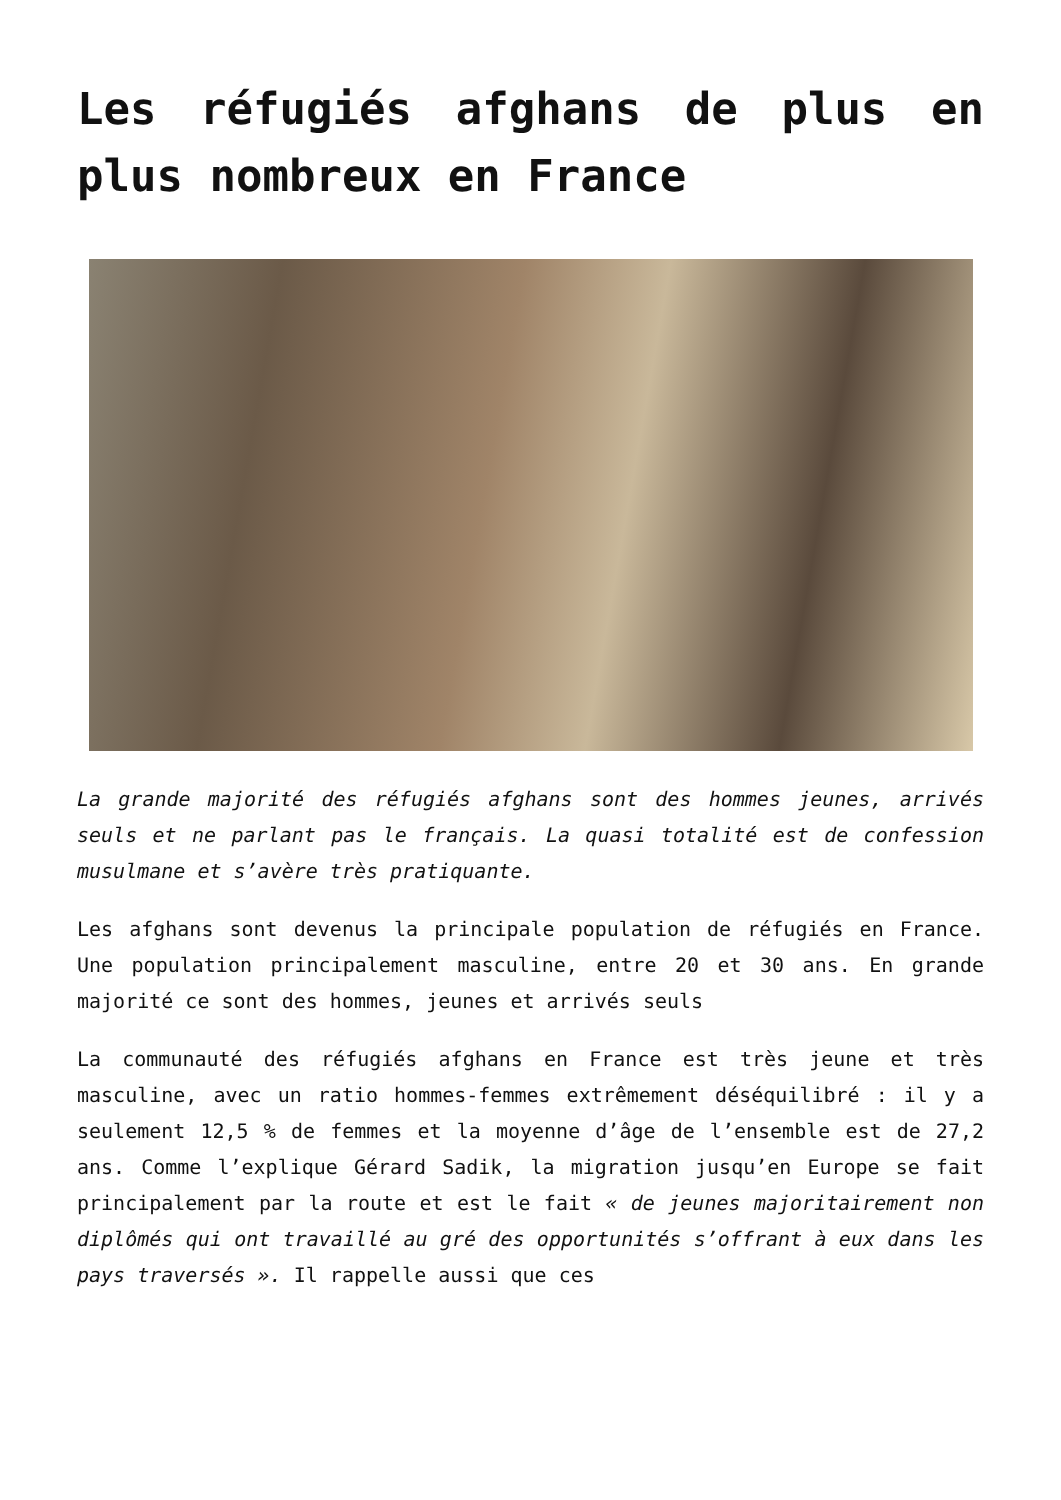Les réfugiés afghans de plus en plus nombreux en France
La grande majorité des réfugiés afghans sont des hommes jeunes, arrivés seuls et ne parlant pas le français. La quasi totalité est de confession musulmane et s’avère très pratiquante.
Les afghans sont devenus la principale population de réfugiés en France. Une population principalement masculine, entre 20 et 30 ans. En grande majorité ce sont des hommes, jeunes et arrivés seuls
La communauté des réfugiés afghans en France est très jeune et très masculine, avec un ratio hommes-femmes extrêmement déséquilibré : il y a seulement 12,5 % de femmes et la moyenne d’âge de l’ensemble est de 27,2 ans. Comme l’explique Gérard Sadik, la migration jusqu’en Europe se fait principalement par la route et est le fait « de jeunes majoritairement non diplômés qui ont travaillé au gré des opportunités s’offrant à eux dans les pays traversés ». Il rappelle aussi que ces